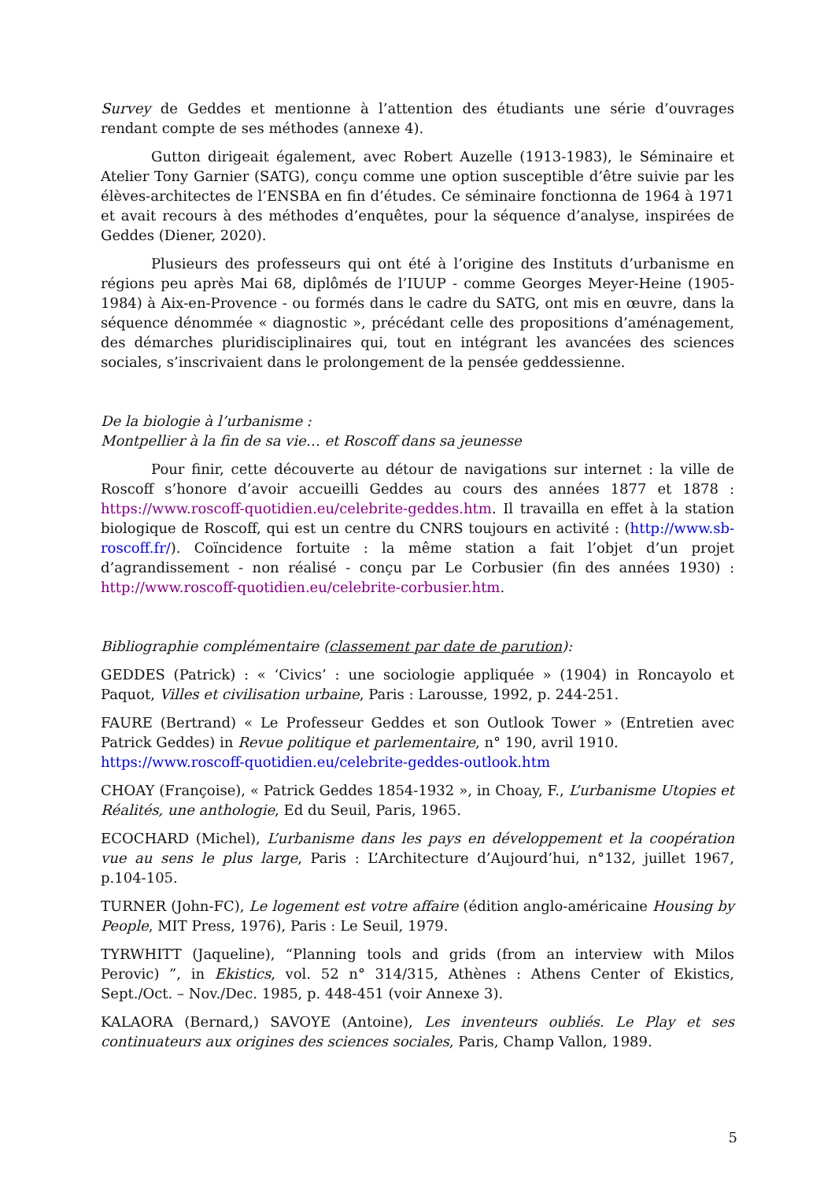Survey de Geddes et mentionne à l’attention des étudiants une série d’ouvrages rendant compte de ses méthodes (annexe 4).
Gutton dirigeait également, avec Robert Auzelle (1913-1983), le Séminaire et Atelier Tony Garnier (SATG), conçu comme une option susceptible d’être suivie par les élèves-architectes de l’ENSBA en fin d’études. Ce séminaire fonctionna de 1964 à 1971 et avait recours à des méthodes d’enquêtes, pour la séquence d’analyse, inspirées de Geddes (Diener, 2020).
Plusieurs des professeurs qui ont été à l’origine des Instituts d’urbanisme en régions peu après Mai 68, diplômés de l’IUUP - comme Georges Meyer-Heine (1905-1984) à Aix-en-Provence - ou formés dans le cadre du SATG, ont mis en œuvre, dans la séquence dénommée « diagnostic », précédant celle des propositions d’aménagement, des démarches pluridisciplinaires qui, tout en intégrant les avancées des sciences sociales, s’inscrivaient dans le prolongement de la pensée geddessienne.
De la biologie à l’urbanisme :
Montpellier à la fin de sa vie… et Roscoff dans sa jeunesse
Pour finir, cette découverte au détour de navigations sur internet : la ville de Roscoff s’honore d’avoir accueilli Geddes au cours des années 1877 et 1878 : https://www.roscoff-quotidien.eu/celebrite-geddes.htm. Il travailla en effet à la station biologique de Roscoff, qui est un centre du CNRS toujours en activité : (http://www.sb-roscoff.fr/). Coïncidence fortuite : la même station a fait l’objet d’un projet d’agrandissement - non réalisé - conçu par Le Corbusier (fin des années 1930) : http://www.roscoff-quotidien.eu/celebrite-corbusier.htm.
Bibliographie complémentaire (classement par date de parution):
GEDDES (Patrick) : « ‘Civics’ : une sociologie appliquée » (1904) in Roncayolo et Paquot, Villes et civilisation urbaine, Paris : Larousse, 1992, p. 244-251.
FAURE (Bertrand) « Le Professeur Geddes et son Outlook Tower » (Entretien avec Patrick Geddes) in Revue politique et parlementaire, n° 190, avril 1910.
https://www.roscoff-quotidien.eu/celebrite-geddes-outlook.htm
CHOAY (Françoise), « Patrick Geddes 1854-1932 », in Choay, F., L’urbanisme Utopies et Réalités, une anthologie, Ed du Seuil, Paris, 1965.
ECOCHARD (Michel), L’urbanisme dans les pays en développement et la coopération vue au sens le plus large, Paris : L’Architecture d’Aujourd’hui, n°132, juillet 1967, p.104-105.
TURNER (John-FC), Le logement est votre affaire (édition anglo-américaine Housing by People, MIT Press, 1976), Paris : Le Seuil, 1979.
TYRWHITT (Jaqueline), “Planning tools and grids (from an interview with Milos Perovic) ”, in Ekistics, vol. 52 n° 314/315, Athènes : Athens Center of Ekistics, Sept./Oct. – Nov./Dec. 1985, p. 448-451 (voir Annexe 3).
KALAORA (Bernard,) SAVOYE (Antoine), Les inventeurs oubliés. Le Play et ses continuateurs aux origines des sciences sociales, Paris, Champ Vallon, 1989.
5